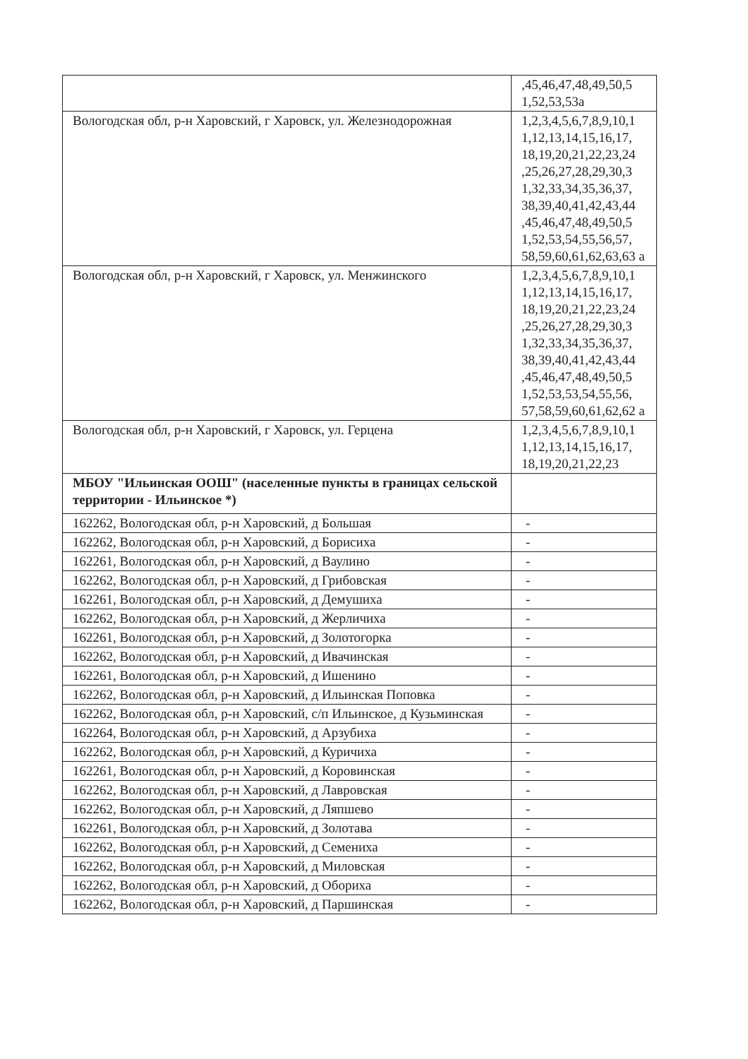| | ,45,46,47,48,49,50,5 1,52,53,53а |
| Вологодская обл, р-н Харовский, г Харовск, ул. Железнодорожная | 1,2,3,4,5,6,7,8,9,10,1 1,12,13,14,15,16,17, 18,19,20,21,22,23,24 ,25,26,27,28,29,30,3 1,32,33,34,35,36,37, 38,39,40,41,42,43,44 ,45,46,47,48,49,50,5 1,52,53,54,55,56,57, 58,59,60,61,62,63,63 а |
| Вологодская обл, р-н Харовский, г Харовск, ул. Менжинского | 1,2,3,4,5,6,7,8,9,10,1 1,12,13,14,15,16,17, 18,19,20,21,22,23,24 ,25,26,27,28,29,30,3 1,32,33,34,35,36,37, 38,39,40,41,42,43,44 ,45,46,47,48,49,50,5 1,52,53,53,54,55,56, 57,58,59,60,61,62,62 а |
| Вологодская обл, р-н Харовский, г Харовск, ул. Герцена | 1,2,3,4,5,6,7,8,9,10,1 1,12,13,14,15,16,17, 18,19,20,21,22,23 |
| МБОУ "Ильинская ООШ" (населенные пункты в границах сельской территории - Ильинское *) | |
| 162262, Вологодская обл, р-н Харовский, д Большая | - |
| 162262, Вологодская обл, р-н Харовский, д Борисиха | - |
| 162261, Вологодская обл, р-н Харовский, д Ваулино | - |
| 162262, Вологодская обл, р-н Харовский, д Грибовская | - |
| 162261, Вологодская обл, р-н Харовский, д Демушиха | - |
| 162262, Вологодская обл, р-н Харовский, д Жерличиха | - |
| 162261, Вологодская обл, р-н Харовский, д Золотогорка | - |
| 162262, Вологодская обл, р-н Харовский, д Ивачинская | - |
| 162261, Вологодская обл, р-н Харовский, д Ишенино | - |
| 162262, Вологодская обл, р-н Харовский, д Ильинская Поповка | - |
| 162262, Вологодская обл, р-н Харовский, с/п Ильинское, д Кузьминская | - |
| 162264, Вологодская обл, р-н Харовский, д Арзубиха | - |
| 162262, Вологодская обл, р-н Харовский, д Куричиха | - |
| 162261, Вологодская обл, р-н Харовский, д Коровинская | - |
| 162262, Вологодская обл, р-н Харовский, д Лавровская | - |
| 162262, Вологодская обл, р-н Харовский, д Ляпшево | - |
| 162261, Вологодская обл, р-н Харовский, д Золотава | - |
| 162262, Вологодская обл, р-н Харовский, д Семениха | - |
| 162262, Вологодская обл, р-н Харовский, д Миловская | - |
| 162262, Вологодская обл, р-н Харовский, д Обориха | - |
| 162262, Вологодская обл, р-н Харовский, д Паршинская | - |